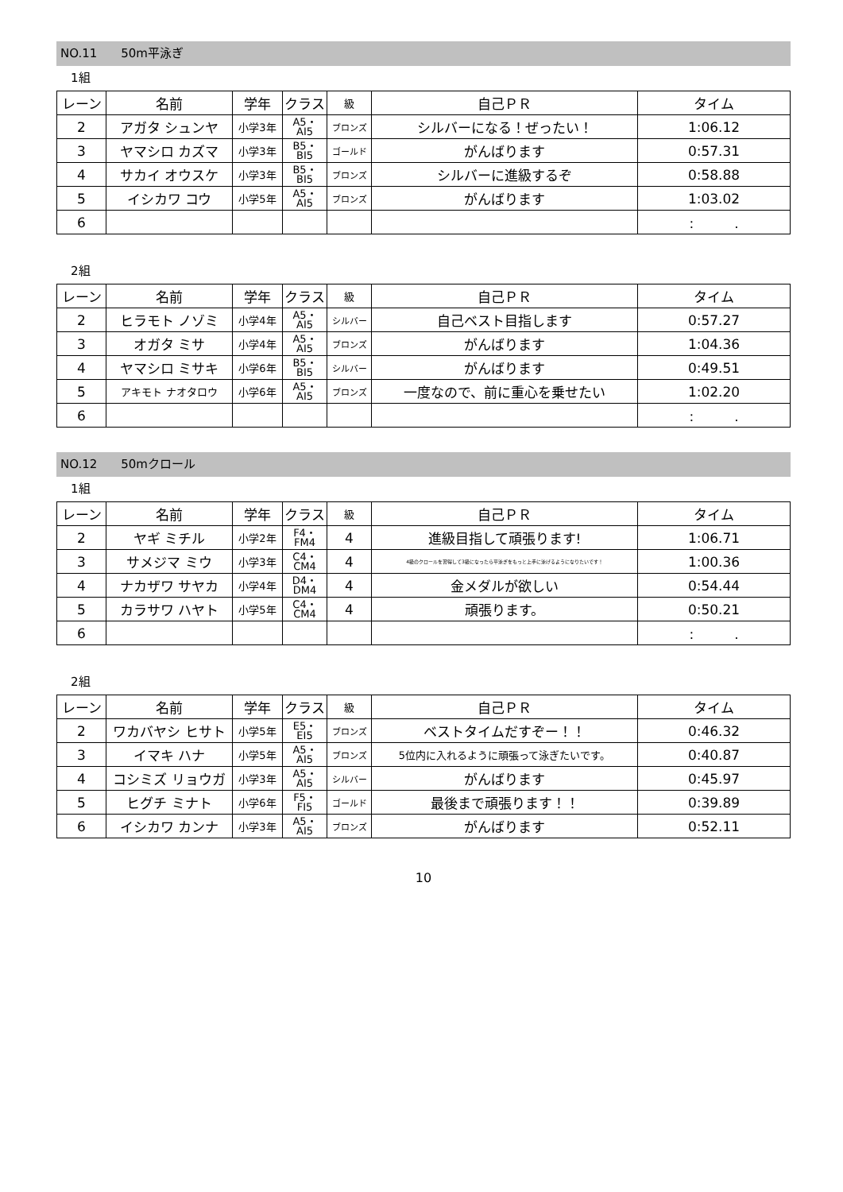NO.11　　50m平泳ぎ
1組
| レーン | 名前 | 学年 | クラス | 級 | 自己ＰＲ | タイム |
| --- | --- | --- | --- | --- | --- | --- |
| 2 | アガタ シュンヤ | 小学3年 | A5・ AI5 | ブロンズ | シルバーになる！ぜったい！ | 1:06.12 |
| 3 | ヤマシロ カズマ | 小学3年 | B5・ BI5 | ゴールド | がんばります | 0:57.31 |
| 4 | サカイ オウスケ | 小学3年 | B5・ BI5 | ブロンズ | シルバーに進級するぞ | 0:58.88 |
| 5 | イシカワ コウ | 小学5年 | A5・ AI5 | ブロンズ | がんばります | 1:03.02 |
| 6 | | | | | | : . |
2組
| レーン | 名前 | 学年 | クラス | 級 | 自己ＰＲ | タイム |
| --- | --- | --- | --- | --- | --- | --- |
| 2 | ヒラモト ノゾミ | 小学4年 | A5・ AI5 | シルバー | 自己ベスト目指します | 0:57.27 |
| 3 | オガタ ミサ | 小学4年 | A5・ AI5 | ブロンズ | がんばります | 1:04.36 |
| 4 | ヤマシロ ミサキ | 小学6年 | B5・ BI5 | シルバー | がんばります | 0:49.51 |
| 5 | アキモト ナオタロウ | 小学6年 | A5・ AI5 | ブロンズ | 一度なので、前に重心を乗せたい | 1:02.20 |
| 6 | | | | | | : . |
NO.12　　50mクロール
1組
| レーン | 名前 | 学年 | クラス | 級 | 自己ＰＲ | タイム |
| --- | --- | --- | --- | --- | --- | --- |
| 2 | ヤギ ミチル | 小学2年 | F4・ FM4 | 4 | 進級目指して頑張ります! | 1:06.71 |
| 3 | サメジマ ミウ | 小学3年 | C4・ CM4 | 4 | 4級のクロールを習得して3級になったら平泳ぎをもっと上手に泳げるようになりたいです！ | 1:00.36 |
| 4 | ナカザワ サヤカ | 小学4年 | D4・ DM4 | 4 | 金メダルが欲しい | 0:54.44 |
| 5 | カラサワ ハヤト | 小学5年 | C4・ CM4 | 4 | 頑張ります。 | 0:50.21 |
| 6 | | | | | | : . |
2組
| レーン | 名前 | 学年 | クラス | 級 | 自己ＰＲ | タイム |
| --- | --- | --- | --- | --- | --- | --- |
| 2 | ワカバヤシ ヒサト | 小学5年 | E5・ EI5 | ブロンズ | ベストタイムだすぞー！！ | 0:46.32 |
| 3 | イマキ ハナ | 小学5年 | A5・ AI5 | ブロンズ | 5位内に入れるように頑張って泳ぎたいです。 | 0:40.87 |
| 4 | コシミズ リョウガ | 小学3年 | A5・ AI5 | シルバー | がんばります | 0:45.97 |
| 5 | ヒグチ ミナト | 小学6年 | F5・ FI5 | ゴールド | 最後まで頑張ります！！ | 0:39.89 |
| 6 | イシカワ カンナ | 小学3年 | A5・ AI5 | ブロンズ | がんばります | 0:52.11 |
10